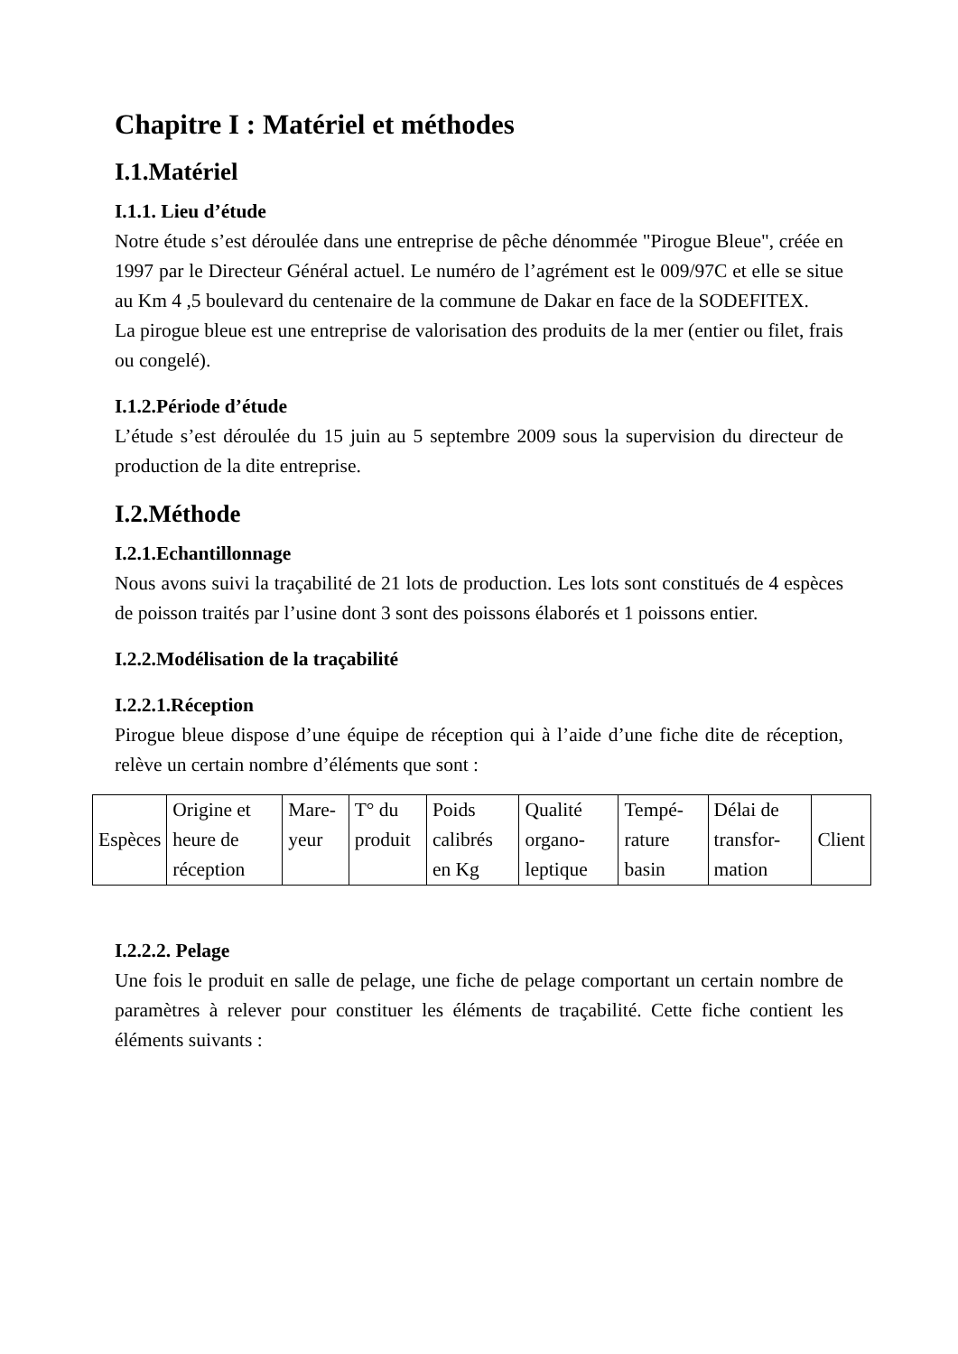Chapitre I : Matériel et méthodes
I.1.Matériel
I.1.1. Lieu d’étude
Notre étude s’est déroulée dans une entreprise de pêche dénommée "Pirogue Bleue", créée en 1997 par le Directeur Général actuel. Le numéro de l’agrément est le 009/97C et elle se situe au Km 4 ,5 boulevard du centenaire de la commune de Dakar en face de la SODEFITEX.
La pirogue bleue est une entreprise de valorisation des produits de la mer (entier ou filet, frais ou congelé).
I.1.2.Période d’étude
L’étude s’est déroulée du 15 juin au 5 septembre 2009 sous la supervision du directeur de production de la dite entreprise.
I.2.Méthode
I.2.1.Echantillonnage
Nous avons suivi la traçabilité de 21 lots de production. Les lots sont constitués de 4 espèces de poisson traités par l’usine dont 3 sont des poissons élaborés et 1 poissons entier.
I.2.2.Modélisation de la traçabilité
I.2.2.1.Réception
Pirogue bleue dispose d’une équipe de réception qui à l’aide d’une fiche dite de réception, relève un certain nombre d’éléments que sont :
| Espèces | Origine et heure de réception | Mare-yeur | T° du produit | Poids calibrés en Kg | Qualité organo-leptique | Tempé-rature basin | Délai de transfor-mation | Client |
I.2.2.2. Pelage
Une fois le produit en salle de pelage, une fiche de pelage comportant un certain nombre de paramètres à relever pour constituer les éléments de traçabilité. Cette fiche contient les éléments suivants :